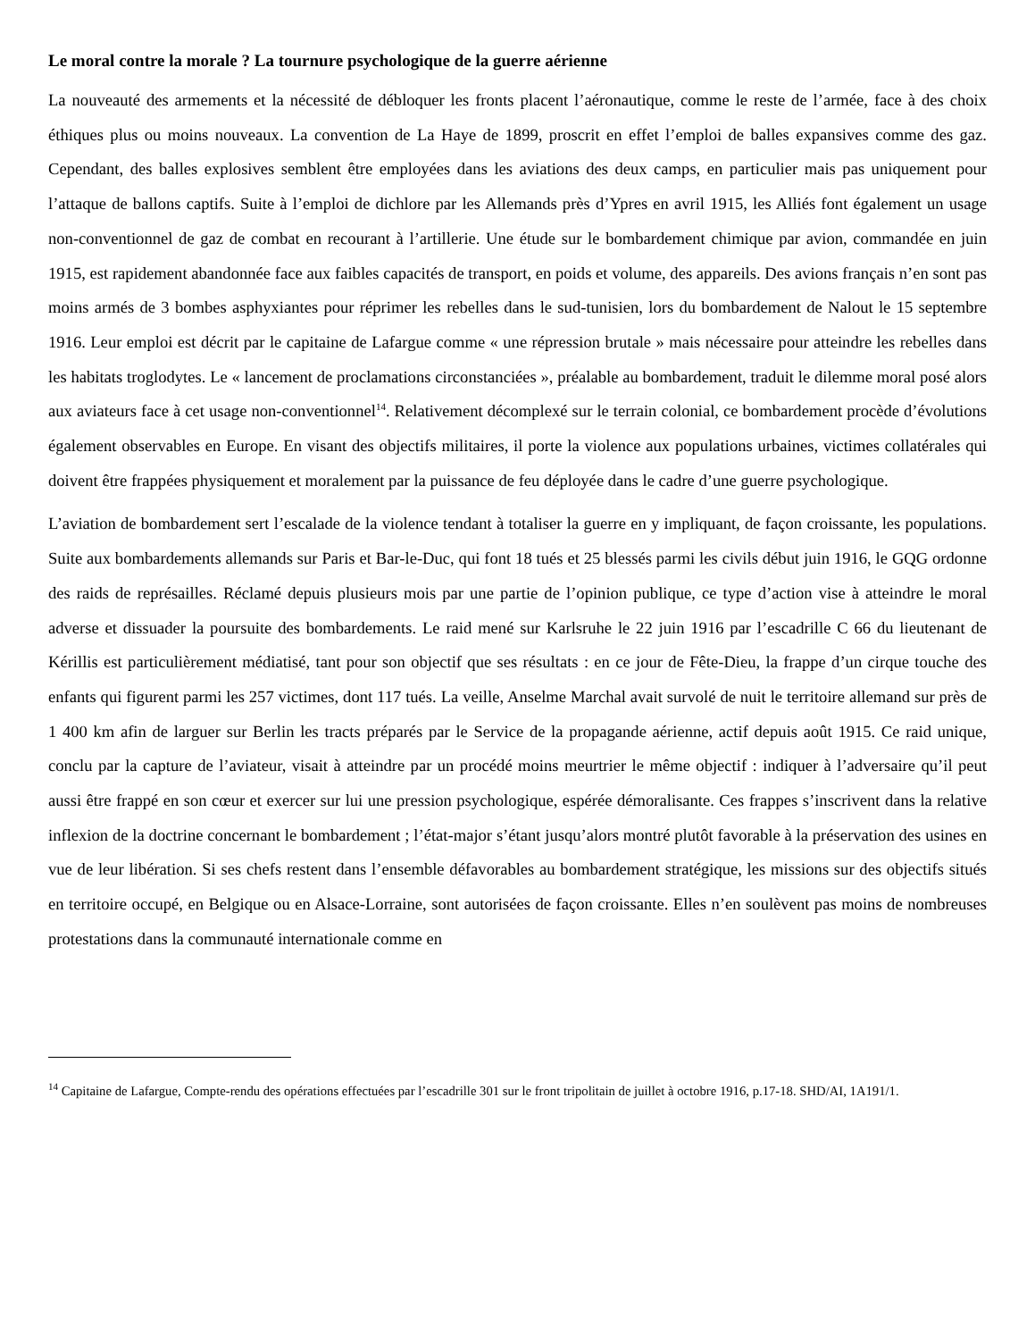Le moral contre la morale ? La tournure psychologique de la guerre aérienne
La nouveauté des armements et la nécessité de débloquer les fronts placent l’aéronautique, comme le reste de l’armée, face à des choix éthiques plus ou moins nouveaux. La convention de La Haye de 1899, proscrit en effet l’emploi de balles expansives comme des gaz. Cependant, des balles explosives semblent être employées dans les aviations des deux camps, en particulier mais pas uniquement pour l’attaque de ballons captifs. Suite à l’emploi de dichlore par les Allemands près d’Ypres en avril 1915, les Alliés font également un usage non-conventionnel de gaz de combat en recourant à l’artillerie. Une étude sur le bombardement chimique par avion, commandée en juin 1915, est rapidement abandonnée face aux faibles capacités de transport, en poids et volume, des appareils. Des avions français n’en sont pas moins armés de 3 bombes asphyxiantes pour réprimer les rebelles dans le sud-tunisien, lors du bombardement de Nalout le 15 septembre 1916. Leur emploi est décrit par le capitaine de Lafargue comme « une répression brutale » mais nécessaire pour atteindre les rebelles dans les habitats troglodytes. Le « lancement de proclamations circonstanciées », préalable au bombardement, traduit le dilemme moral posé alors aux aviateurs face à cet usage non-conventionnel<sup>14</sup>. Relativement décomplexé sur le terrain colonial, ce bombardement procède d’évolutions également observables en Europe. En visant des objectifs militaires, il porte la violence aux populations urbaines, victimes collatérales qui doivent être frappées physiquement et moralement par la puissance de feu déployée dans le cadre d’une guerre psychologique.
L’aviation de bombardement sert l’escalade de la violence tendant à totaliser la guerre en y impliquant, de façon croissante, les populations. Suite aux bombardements allemands sur Paris et Bar-le-Duc, qui font 18 tués et 25 blessés parmi les civils début juin 1916, le GQG ordonne des raids de représailles. Réclamé depuis plusieurs mois par une partie de l’opinion publique, ce type d’action vise à atteindre le moral adverse et dissuader la poursuite des bombardements. Le raid mené sur Karlsruhe le 22 juin 1916 par l’escadrille C 66 du lieutenant de Kérillis est particulièrement médiatisé, tant pour son objectif que ses résultats : en ce jour de Fête-Dieu, la frappe d’un cirque touche des enfants qui figurent parmi les 257 victimes, dont 117 tués. La veille, Anselme Marchal avait survolé de nuit le territoire allemand sur près de 1 400 km afin de larguer sur Berlin les tracts préparés par le Service de la propagande aérienne, actif depuis août 1915. Ce raid unique, conclu par la capture de l’aviateur, visait à atteindre par un procédé moins meurtrier le même objectif : indiquer à l’adversaire qu’il peut aussi être frappé en son cœur et exercer sur lui une pression psychologique, espérée démoralisante. Ces frappes s’inscrivent dans la relative inflexion de la doctrine concernant le bombardement ; l’état-major s’étant jusqu’alors montré plutôt favorable à la préservation des usines en vue de leur libération. Si ses chefs restent dans l’ensemble défavorables au bombardement stratégique, les missions sur des objectifs situés en territoire occupé, en Belgique ou en Alsace-Lorraine, sont autorisées de façon croissante. Elles n’en soulèvent pas moins de nombreuses protestations dans la communauté internationale comme en
<sup>14</sup> Capitaine de Lafargue, Compte-rendu des opérations effectuées par l’escadrille 301 sur le front tripolitain de juillet à octobre 1916, p.17-18. SHD/AI, 1A191/1.